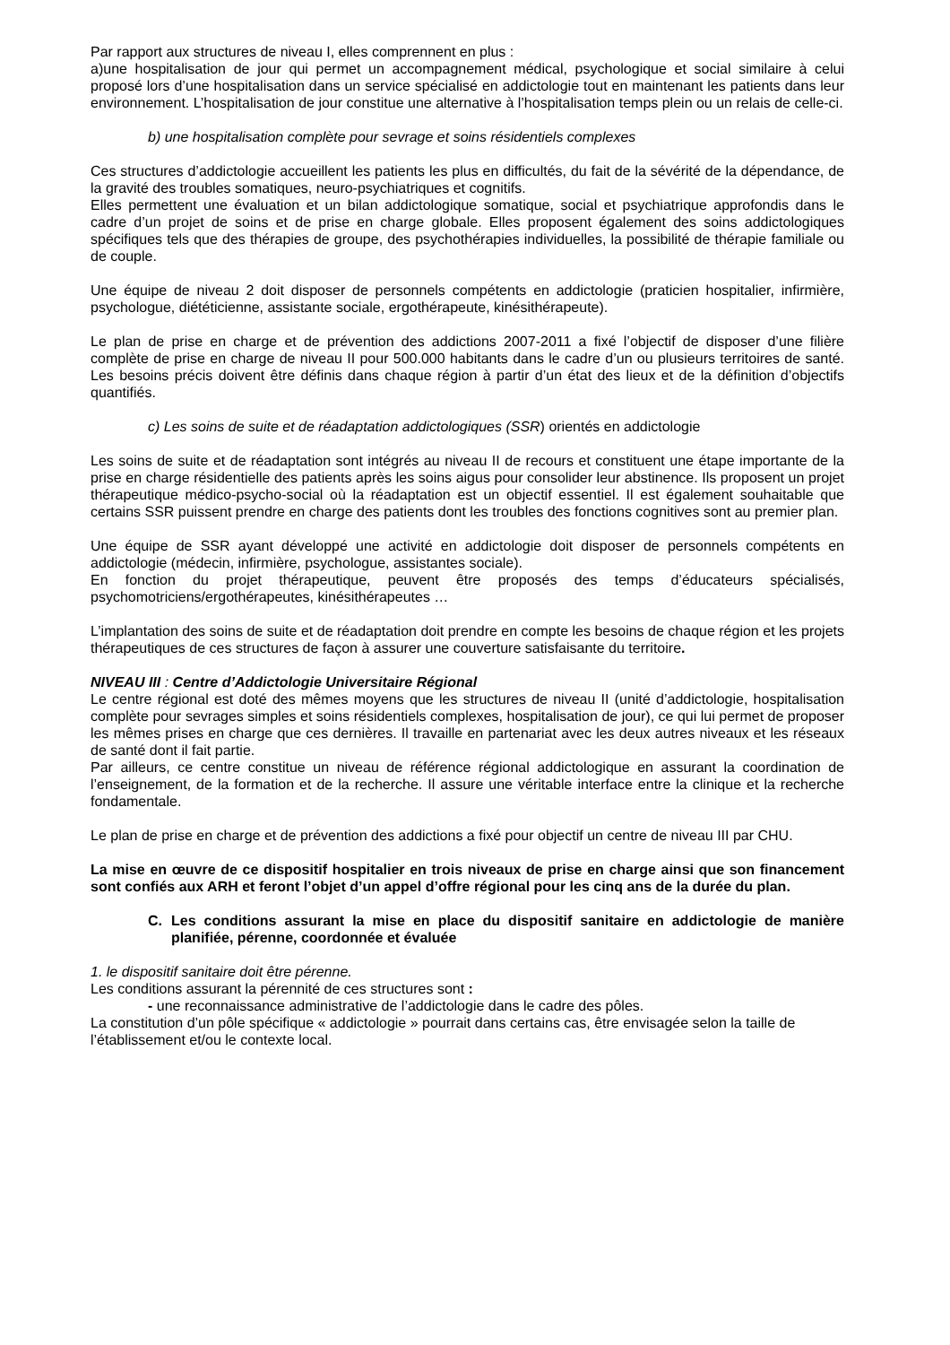Par rapport aux structures de niveau I, elles comprennent en plus :
a)une hospitalisation de jour qui permet un accompagnement médical, psychologique et social similaire à celui proposé lors d’une hospitalisation dans un service spécialisé en addictologie tout en maintenant les patients dans leur environnement. L’hospitalisation de jour constitue une alternative à l’hospitalisation temps plein ou un relais de celle-ci.
b) une hospitalisation complète pour sevrage et soins résidentiels complexes
Ces structures d’addictologie accueillent les patients les plus en difficultés, du fait de la sévérité de la dépendance, de la gravité des troubles somatiques, neuro-psychiatriques et cognitifs.
Elles permettent une évaluation et un bilan addictologique somatique, social et psychiatrique approfondis dans le cadre d’un projet de soins et de prise en charge globale. Elles proposent également des soins addictologiques spécifiques tels que des thérapies de groupe, des psychothérapies individuelles, la possibilité de thérapie familiale ou de couple.
Une équipe de niveau 2 doit disposer de personnels compétents en addictologie (praticien hospitalier, infirmière, psychologue, diététicienne, assistante sociale, ergothérapeute, kinésithérapeute).
Le plan de prise en charge et de prévention des addictions 2007-2011 a fixé l’objectif de disposer d’une filière complète de prise en charge de niveau II pour 500.000 habitants dans le cadre d’un ou plusieurs territoires de santé. Les besoins précis doivent être définis dans chaque région à partir d’un état des lieux et de la définition d’objectifs quantifiés.
c) Les soins de suite et de réadaptation addictologiques (SSR) orientés en addictologie
Les soins de suite et de réadaptation sont intégrés au niveau II de recours et constituent une étape importante de la prise en charge résidentielle des patients après les soins aigus pour consolider leur abstinence. Ils proposent un projet thérapeutique médico-psycho-social où la réadaptation est un objectif essentiel. Il est également souhaitable que certains SSR puissent prendre en charge des patients dont les troubles des fonctions cognitives sont au premier plan.
Une équipe de SSR ayant développé une activité en addictologie doit disposer de personnels compétents en addictologie (médecin, infirmière, psychologue, assistantes sociale).
En fonction du projet thérapeutique, peuvent être proposés des temps d’éducateurs spécialisés, psychomotriciens/ergothérapeutes, kinésithérapeutes …
L’implantation des soins de suite et de réadaptation doit prendre en compte les besoins de chaque région et les projets thérapeutiques de ces structures de façon à assurer une couverture satisfaisante du territoire.
NIVEAU III : Centre d’Addictologie Universitaire Régional
Le centre régional est doté des mêmes moyens que les structures de niveau II (unité d’addictologie, hospitalisation complète pour sevrages simples et soins résidentiels complexes, hospitalisation de jour), ce qui lui permet de proposer les mêmes prises en charge que ces dernières. Il travaille en partenariat avec les deux autres niveaux et les réseaux de santé dont il fait partie.
Par ailleurs, ce centre constitue un niveau de référence régional addictologique en assurant la coordination de l’enseignement, de la formation et de la recherche. Il assure une véritable interface entre la clinique et la recherche fondamentale.
Le plan de prise en charge et de prévention des addictions a fixé pour objectif un centre de niveau III par CHU.
La mise en œuvre de ce dispositif hospitalier en trois niveaux de prise en charge ainsi que son financement sont confiés aux ARH et feront l’objet d’un appel d’offre régional pour les cinq ans de la durée du plan.
C. Les conditions assurant la mise en place du dispositif sanitaire en addictologie de manière planifiée, pérenne, coordonnée et évaluée
1. le dispositif sanitaire doit être pérenne.
Les conditions assurant la pérennité de ces structures sont :
- une reconnaissance administrative de l’addictologie dans le cadre des pôles.
La constitution d’un pôle spécifique « addictologie » pourrait dans certains cas, être envisagée selon la taille de l’établissement et/ou le contexte local.